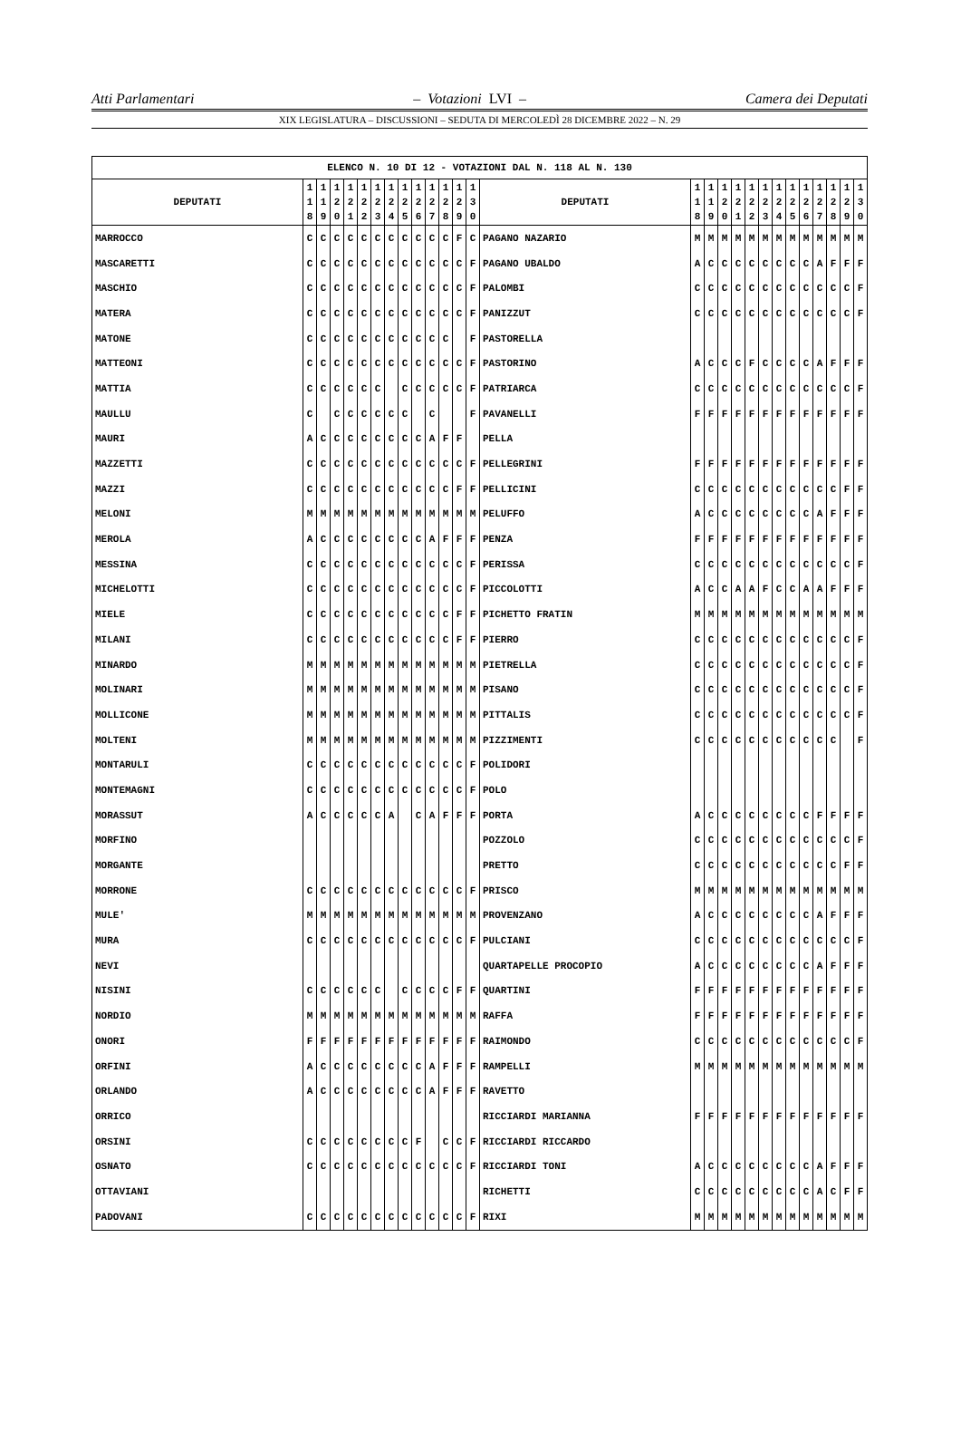Atti Parlamentari – Votazioni LVI – Camera dei Deputati
XIX LEGISLATURA – DISCUSSIONI – SEDUTA DI MERCOLEDÌ 28 DICEMBRE 2022 – N. 29
| ELENCO N. 10 DI 12 - VOTAZIONI DAL N. 118 AL N. 130 | | | | | | | | | | | | | | | | | | | | | | | | | | | |
| --- | --- | --- | --- | --- | --- | --- | --- | --- | --- | --- | --- | --- | --- | --- | --- | --- | --- | --- | --- | --- | --- | --- | --- | --- | --- | --- | --- |
| DEPUTATI | 1 1 8 | 1 1 9 | 1 2 0 | 1 2 1 | 1 2 2 | 1 2 3 | 1 2 4 | 1 2 5 | 1 2 6 | 1 2 7 | 1 2 8 | 1 2 9 | 1 3 0 | DEPUTATI | 1 1 8 | 1 1 9 | 1 2 0 | 1 2 1 | 1 2 2 | 1 2 3 | 1 2 4 | 1 2 5 | 1 2 6 | 1 2 7 | 1 2 8 | 1 2 9 | 1 3 0 |
| MARROCCO | C | C | C | C | C | C | C | C | C | C | C | F | C | PAGANO NAZARIO | M | M | M | M | M | M | M | M | M | M | M | M | M |
| MASCARETTI | C | C | C | C | C | C | C | C | C | C | C | C | F | PAGANO UBALDO | A | C | C | C | C | C | C | C | C | A | F | F | F |
| MASCHIO | C | C | C | C | C | C | C | C | C | C | C | C | F | PALOMBI | C | C | C | C | C | C | C | C | C | C | C | C | F |
| MATERA | C | C | C | C | C | C | C | C | C | C | C | C | F | PANIZZUT | C | C | C | C | C | C | C | C | C | C | C | C | F |
| MATONE | C | C | C | C | C | C | C | C | C | C | C | | F | PASTORELLA | | | | | | | | | | | | | |
| MATTEONI | C | C | C | C | C | C | C | C | C | C | C | C | F | PASTORINO | A | C | C | C | F | C | C | C | C | A | F | F | F |
| MATTIA | C | C | C | C | C | C | | C | C | C | C | C | F | PATRIARCA | C | C | C | C | C | C | C | C | C | C | C | C | F |
| MAULLU | C | | C | C | C | C | C | C | | C | | | F | PAVANELLI | F | F | F | F | F | F | F | F | F | F | F | F | F |
| MAURI | A | C | C | C | C | C | C | C | C | A | F | F | | PELLA | | | | | | | | | | | | | |
| MAZZETTI | C | C | C | C | C | C | C | C | C | C | C | C | F | PELLEGRINI | F | F | F | F | F | F | F | F | F | F | F | F | F |
| MAZZI | C | C | C | C | C | C | C | C | C | C | C | F | F | PELLICINI | C | C | C | C | C | C | C | C | C | C | C | F | F |
| MELONI | M | M | M | M | M | M | M | M | M | M | M | M | M | PELUFFO | A | C | C | C | C | C | C | C | C | A | F | F | F |
| MEROLA | A | C | C | C | C | C | C | C | C | A | F | F | F | PENZA | F | F | F | F | F | F | F | F | F | F | F | F | F |
| MESSINA | C | C | C | C | C | C | C | C | C | C | C | C | F | PERISSA | C | C | C | C | C | C | C | C | C | C | C | C | F |
| MICHELOTTI | C | C | C | C | C | C | C | C | C | C | C | C | F | PICCOLOTTI | A | C | C | A | A | F | C | C | A | A | F | F | F |
| MIELE | C | C | C | C | C | C | C | C | C | C | C | F | F | PICHETTO FRATIN | M | M | M | M | M | M | M | M | M | M | M | M | M |
| MILANI | C | C | C | C | C | C | C | C | C | C | C | F | F | PIERRO | C | C | C | C | C | C | C | C | C | C | C | C | F |
| MINARDO | M | M | M | M | M | M | M | M | M | M | M | M | M | PIETRELLA | C | C | C | C | C | C | C | C | C | C | C | C | F |
| MOLINARI | M | M | M | M | M | M | M | M | M | M | M | M | M | PISANO | C | C | C | C | C | C | C | C | C | C | C | C | F |
| MOLLICONE | M | M | M | M | M | M | M | M | M | M | M | M | M | PITTALIS | C | C | C | C | C | C | C | C | C | C | C | C | F |
| MOLTENI | M | M | M | M | M | M | M | M | M | M | M | M | M | PIZZIMENTI | C | C | C | C | C | C | C | C | C | C | C | | F |
| MONTARULI | C | C | C | C | C | C | C | C | C | C | C | C | F | POLIDORI | | | | | | | | | | | | | |
| MONTEMAGNI | C | C | C | C | C | C | C | C | C | C | C | C | F | POLO | | | | | | | | | | | | | |
| MORASSUT | A | C | C | C | C | C | A | | C | A | F | F | F | PORTA | A | C | C | C | C | C | C | C | C | F | F | F | F |
| MORFINO | | | | | | | | | | | | | | POZZOLO | C | C | C | C | C | C | C | C | C | C | C | C | F |
| MORGANTE | | | | | | | | | | | | | | PRETTO | C | C | C | C | C | C | C | C | C | C | C | F | F |
| MORRONE | C | C | C | C | C | C | C | C | C | C | C | C | F | PRISCO | M | M | M | M | M | M | M | M | M | M | M | M | M |
| MULE' | M | M | M | M | M | M | M | M | M | M | M | M | M | PROVENZANO | A | C | C | C | C | C | C | C | C | A | F | F | F |
| MURA | C | C | C | C | C | C | C | C | C | C | C | C | F | PULCIANI | C | C | C | C | C | C | C | C | C | C | C | C | F |
| NEVI | | | | | | | | | | | | | | QUARTAPELLE PROCOPIO | A | C | C | C | C | C | C | C | C | A | F | F | F |
| NISINI | C | C | C | C | C | C | | C | C | C | C | F | F | QUARTINI | F | F | F | F | F | F | F | F | F | F | F | F | F |
| NORDIO | M | M | M | M | M | M | M | M | M | M | M | M | M | RAFFA | F | F | F | F | F | F | F | F | F | F | F | F | F |
| ONORI | F | F | F | F | F | F | F | F | F | F | F | F | F | RAIMONDO | C | C | C | C | C | C | C | C | C | C | C | C | F |
| ORFINI | A | C | C | C | C | C | C | C | C | A | F | F | F | RAMPELLI | M | M | M | M | M | M | M | M | M | M | M | M | M |
| ORLANDO | A | C | C | C | C | C | C | C | C | A | F | F | F | RAVETTO | | | | | | | | | | | | | |
| ORRICO | | | | | | | | | | | | | | RICCIARDI MARIANNA | F | F | F | F | F | F | F | F | F | F | F | F | F |
| ORSINI | C | C | C | C | C | C | C | C | F | | C | C | F | RICCIARDI RICCARDO | | | | | | | | | | | | | |
| OSNATO | C | C | C | C | C | C | C | C | C | C | C | C | F | RICCIARDI TONI | A | C | C | C | C | C | C | C | C | A | F | F | F |
| OTTAVIANI | | | | | | | | | | | | | | RICHETTI | C | C | C | C | C | C | C | C | C | A | C | F | F |
| PADOVANI | C | C | C | C | C | C | C | C | C | C | C | C | F | RIXI | M | M | M | M | M | M | M | M | M | M | M | M | M |